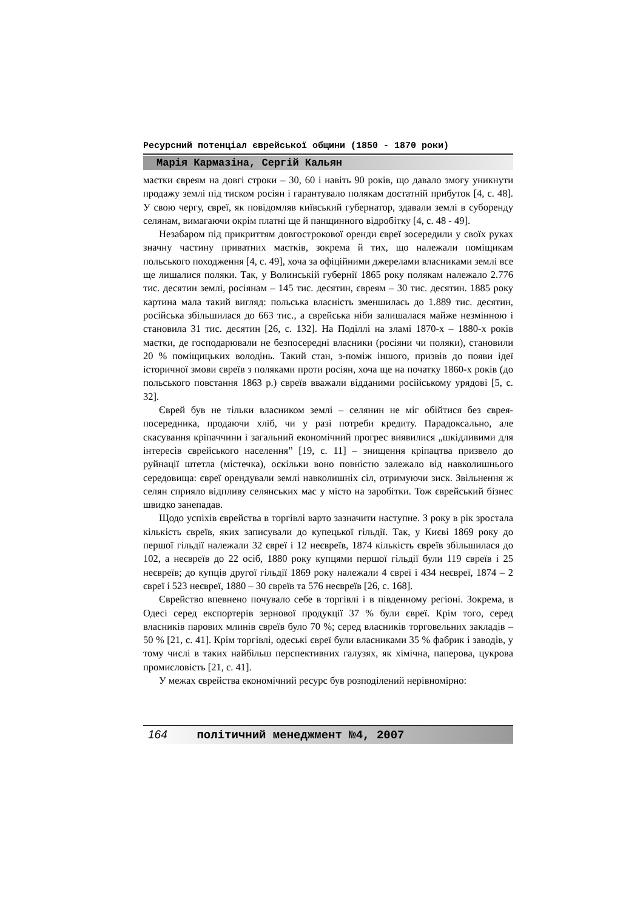Ресурсний потенціал єврейської общини (1850 - 1870 роки)
Марія Кармазіна, Сергій Кальян
маєтки євреям на довгі строки – 30, 60 і навіть 90 років, що давало змогу уникнути продажу землі під тиском росіян і гарантувало полякам достатній прибуток [4, с. 48]. У свою чергу, євреї, як повідомляв київський губернатор, здавали землі в суборенду селянам, вимагаючи окрім платні ще й панщинного відробітку [4, с. 48 - 49].
Незабаром під прикриттям довгострокової оренди євреї зосередили у своїх руках значну частину приватних маєтків, зокрема й тих, що належали поміщикам польського походження [4, с. 49], хоча за офіційними джерелами власниками землі все ще лишалися поляки. Так, у Волинській губернії 1865 року полякам належало 2.776 тис. десятин землі, росіянам – 145 тис. десятин, євреям – 30 тис. десятин. 1885 року картина мала такий вигляд: польська власність зменшилась до 1.889 тис. десятин, російська збільшилася до 663 тис., а єврейська ніби залишалася майже незмінною і становила 31 тис. десятин [26, с. 132]. На Поділлі на зламі 1870-х – 1880-х років маєтки, де господарювали не безпосередні власники (росіяни чи поляки), становили 20 % поміщицьких володінь. Такий стан, з-поміж іншого, призвів до появи ідеї історичної змови євреїв з поляками проти росіян, хоча ще на початку 1860-х років (до польського повстання 1863 р.) євреїв вважали відданими російському урядові [5, с. 32].
Єврей був не тільки власником землі – селянин не міг обійтися без єврея-посередника, продаючи хліб, чи у разі потреби кредиту. Парадоксально, але скасування кріпаччини і загальний економічний прогрес виявилися „шкідливими для інтересів єврейського населення” [19, с. 11] – знищення кріпацтва призвело до руйнації штетла (містечка), оскільки воно повністю залежало від навколишнього середовища: євреї орендували землі навколишніх сіл, отримуючи зиск. Звільнення ж селян сприяло відпливу селянських мас у місто на заробітки. Тож єврейський бізнес швидко занепадав.
Щодо успіхів єврейства в торгівлі варто зазначити наступне. З року в рік зростала кількість євреїв, яких записували до купецької гільдії. Так, у Києві 1869 року до першої гільдії належали 32 євреї і 12 неєвреїв, 1874 кількість євреїв збільшилася до 102, а неєвреїв до 22 осіб, 1880 року купцями першої гільдії були 119 євреїв і 25 неєвреїв; до купців другої гільдії 1869 року належали 4 євреї і 434 неєвреї, 1874 – 2 євреї і 523 неєвреї, 1880 – 30 євреїв та 576 неєвреїв [26, с. 168].
Єврейство впевнено почувало себе в торгівлі і в південному регіоні. Зокрема, в Одесі серед експортерів зернової продукції 37 % були євреї. Крім того, серед власників парових млинів євреїв було 70 %; серед власників торговельних закладів – 50 % [21, с. 41]. Крім торгівлі, одеські євреї були власниками 35 % фабрик і заводів, у тому числі в таких найбільш перспективних галузях, як хімічна, паперова, цукрова промисловість [21, с. 41].
У межах єврейства економічний ресурс був розподілений нерівномірно:
164 політичний менеджмент №4, 2007